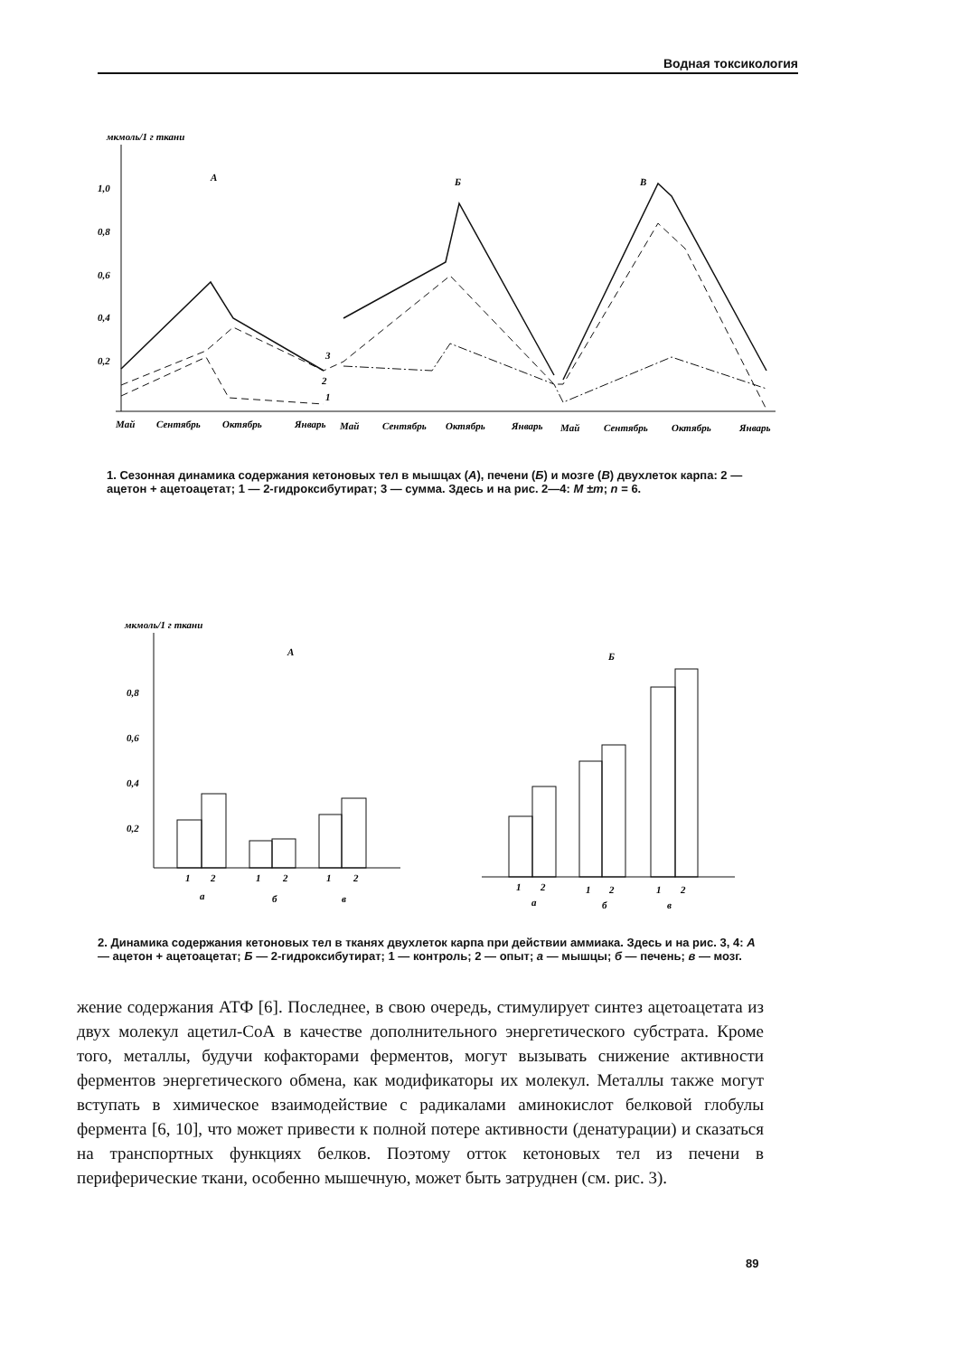Водная токсикология
мкмоль/1 г ткани
1,0
0,8
0,6
0,4
0,2
А
Б
В
3
2
1
Май
Сентябрь
Октябрь
Январь
Май
Сентябрь
Октябрь
Январь
Май
Сентябрь
Октябрь
Январь
1. Сезонная динамика содержания кетоновых тел в мышцах (А), печени (Б) и мозге (В) двухлеток карпа: 2 — ацетон + ацетоацетат; 1 — 2-гидроксибутират; 3 — сумма. Здесь и на рис. 2—4: M ±m; n = 6.
мкмоль/1 г ткани
А
Б
0,8
0,6
0,4
0,2
1
2
1
2
1
2
а
б
в
1
2
1
2
1
2
а
б
в
2. Динамика содержания кетоновых тел в тканях двухлеток карпа при действии аммиака. Здесь и на рис. 3, 4: А — ацетон + ацетоацетат; Б — 2-гидроксибутират; 1 — контроль; 2 — опыт; а — мышцы; б — печень; в — мозг.
жение содержания АТФ [6]. Последнее, в свою очередь, стимулирует синтез ацетоацетата из двух молекул ацетил-СоА в качестве дополнительного энергетического субстрата. Кроме того, металлы, будучи кофакторами ферментов, могут вызывать снижение активности ферментов энергетического обмена, как модификаторы их молекул. Металлы также могут вступать в химическое взаимодействие с радикалами аминокислот белковой глобулы фермента [6, 10], что может привести к полной потере активности (денатурации) и сказаться на транспортных функциях белков. Поэтому отток кетоновых тел из печени в периферические ткани, особенно мышечную, может быть затруднен (см. рис. 3).
89